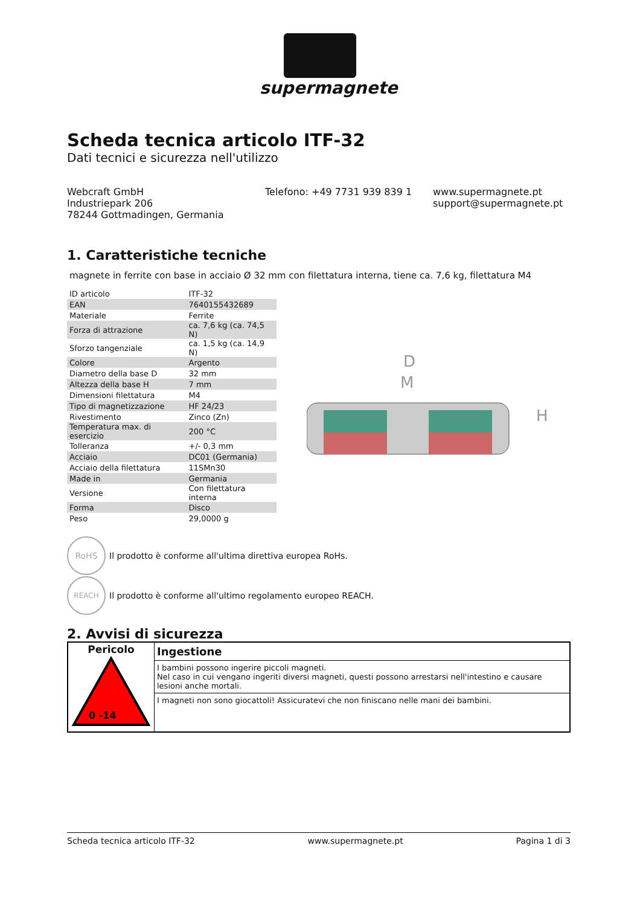supermagnete
Scheda tecnica articolo ITF-32
Dati tecnici e sicurezza nell'utilizzo
Webcraft GmbH
Industriepark 206
78244 Gottmadingen, Germania
Telefono: +49 7731 939 839 1 www.supermagnete.pt
support@supermagnete.pt
1. Caratteristiche tecniche
magnete in ferrite con base in acciaio Ø 32 mm con filettatura interna, tiene ca. 7,6 kg, filettatura M4
| ID articolo | ITF-32 |
| EAN | 7640155432689 |
| Materiale | Ferrite |
| Forza di attrazione | ca. 7,6 kg (ca. 74,5 N) |
| Sforzo tangenziale | ca. 1,5 kg (ca. 14,9 N) |
| Colore | Argento |
| Diametro della base D | 32 mm |
| Altezza della base H | 7 mm |
| Dimensioni filettatura | M4 |
| Tipo di magnetizzazione | HF 24/23 |
| Rivestimento | Zinco (Zn) |
| Temperatura max. di esercizio | 200 °C |
| Tolleranza | +/- 0,3 mm |
| Acciaio | DC01 (Germania) |
| Acciaio della filettatura | 11SMn30 |
| Made in | Germania |
| Versione | Con filettatura interna |
| Forma | Disco |
| Peso | 29,0000 g |
D
M
H
RoHS
Il prodotto è conforme all'ultima direttiva europea RoHs.
REACH
Il prodotto è conforme all'ultimo regolamento europeo REACH.
2. Avvisi di sicurezza
| Pericolo 0 -14 | Ingestione |
| | I bambini possono ingerire piccoli magneti. Nel caso in cui vengano ingeriti diversi magneti, questi possono arrestarsi nell'intestino e causare lesioni anche mortali. |
| | I magneti non sono giocattoli! Assicuratevi che non finiscano nelle mani dei bambini. |
Scheda tecnica articolo ITF-32 www.supermagnete.pt Pagina 1 di 3